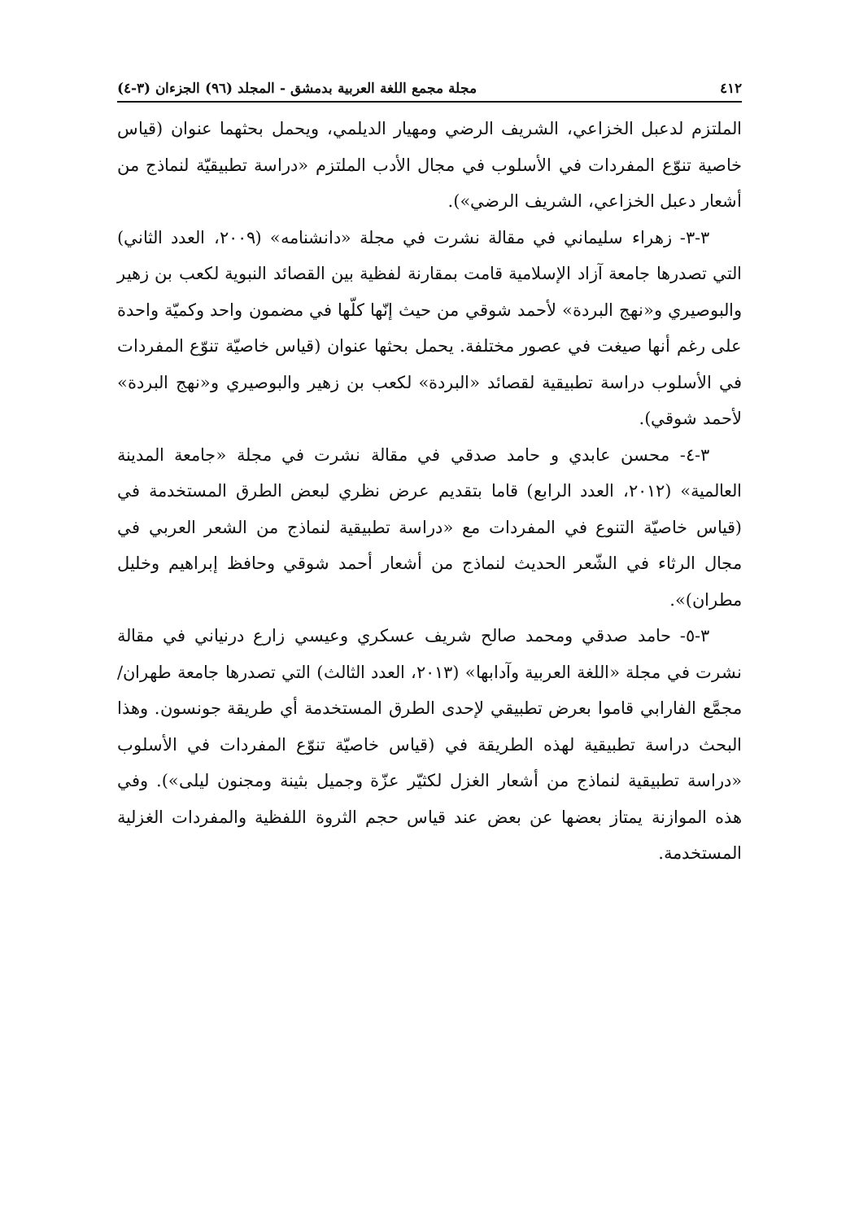٤١٢ مجلة مجمع اللغة العربية بدمشق - المجلد (٩٦) الجزءان (٣-٤)
الملتزم لدعبل الخزاعي، الشريف الرضي ومهيار الديلمي، ويحمل بحثهما عنوان (قياس خاصية تنوّع المفردات في الأسلوب في مجال الأدب الملتزم «دراسة تطبيقيّة لنماذج من أشعار دعبل الخزاعي، الشريف الرضي»).
٣-٣- زهراء سليماني في مقالة نشرت في مجلة «دانشنامه» (٢٠٠٩، العدد الثاني) التي تصدرها جامعة آزاد الإسلامية قامت بمقارنة لفظية بين القصائد النبوية لكعب بن زهير والبوصيري و«نهج البردة» لأحمد شوقي من حيث إنّها كلّها في مضمون واحد وكميّة واحدة على رغم أنها صيغت في عصور مختلفة. يحمل بحثها عنوان (قياس خاصيّة تنوّع المفردات في الأسلوب دراسة تطبيقية لقصائد «البردة» لكعب بن زهير والبوصيري و«نهج البردة» لأحمد شوقي).
٣-٤- محسن عابدي و حامد صدقي في مقالة نشرت في مجلة «جامعة المدينة العالمية» (٢٠١٢، العدد الرابع) قاما بتقديم عرض نظري لبعض الطرق المستخدمة في (قياس خاصيّة التنوع في المفردات مع «دراسة تطبيقية لنماذج من الشعر العربي في مجال الرثاء في الشّعر الحديث لنماذج من أشعار أحمد شوقي وحافظ إبراهيم وخليل مطران)».
٣-٥- حامد صدقي ومحمد صالح شريف عسكري وعيسي زارع درنياني في مقالة نشرت في مجلة «اللغة العربية وآدابها» (٢٠١٣، العدد الثالث) التي تصدرها جامعة طهران/ مجمَّع الفارابي قاموا بعرض تطبيقي لإحدى الطرق المستخدمة أي طريقة جونسون. وهذا البحث دراسة تطبيقية لهذه الطريقة في (قياس خاصيّة تنوّع المفردات في الأسلوب «دراسة تطبيقية لنماذج من أشعار الغزل لكثيّر عزّة وجميل بثينة ومجنون ليلى»). وفي هذه الموازنة يمتاز بعضها عن بعض عند قياس حجم الثروة اللفظية والمفردات الغزلية المستخدمة.